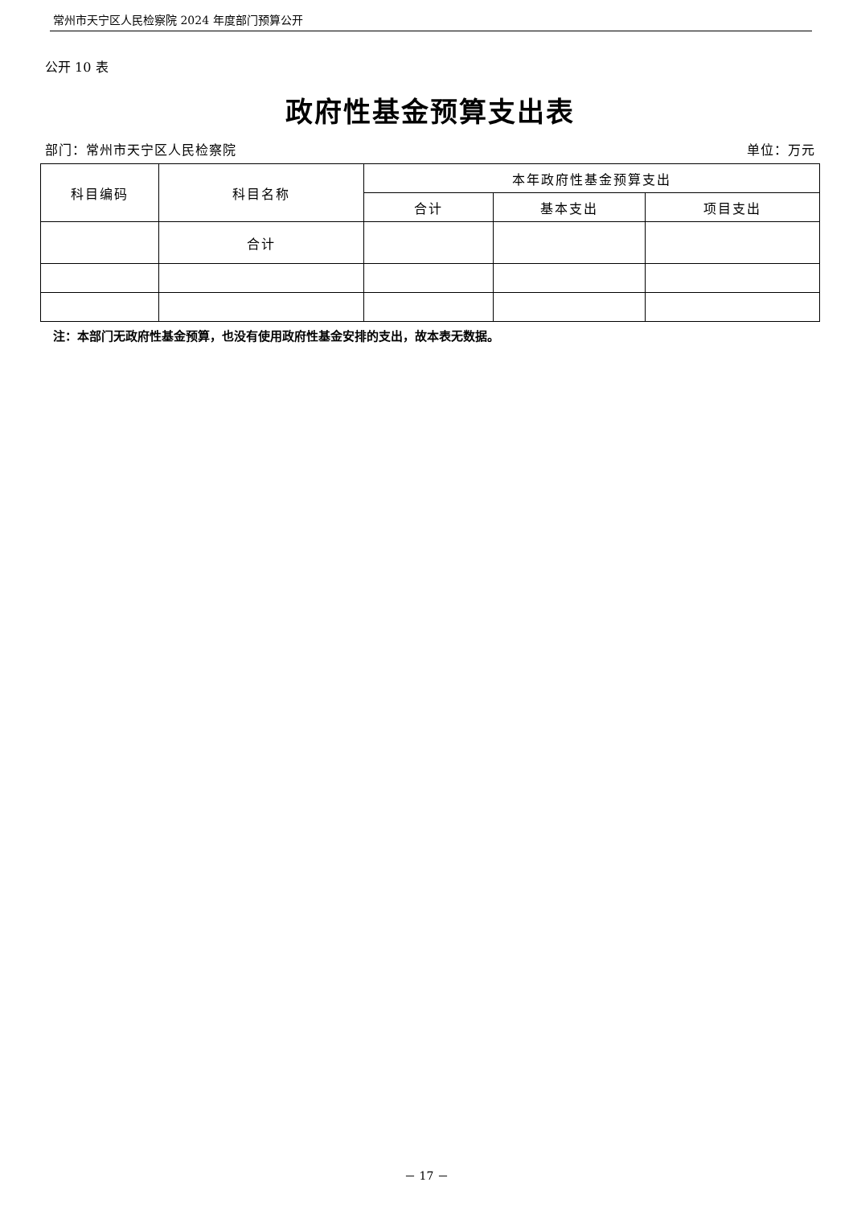常州市天宁区人民检察院 2024 年度部门预算公开
公开 10 表
政府性基金预算支出表
部门：常州市天宁区人民检察院 单位：万元
| 科目编码 | 科目名称 | 本年政府性基金预算支出 | | |
| --- | --- | --- | --- | --- |
| | | 合计 | 基本支出 | 项目支出 |
| | 合计 | | | |
注：本部门无政府性基金预算，也没有使用政府性基金安排的支出，故本表无数据。
－ 17 －